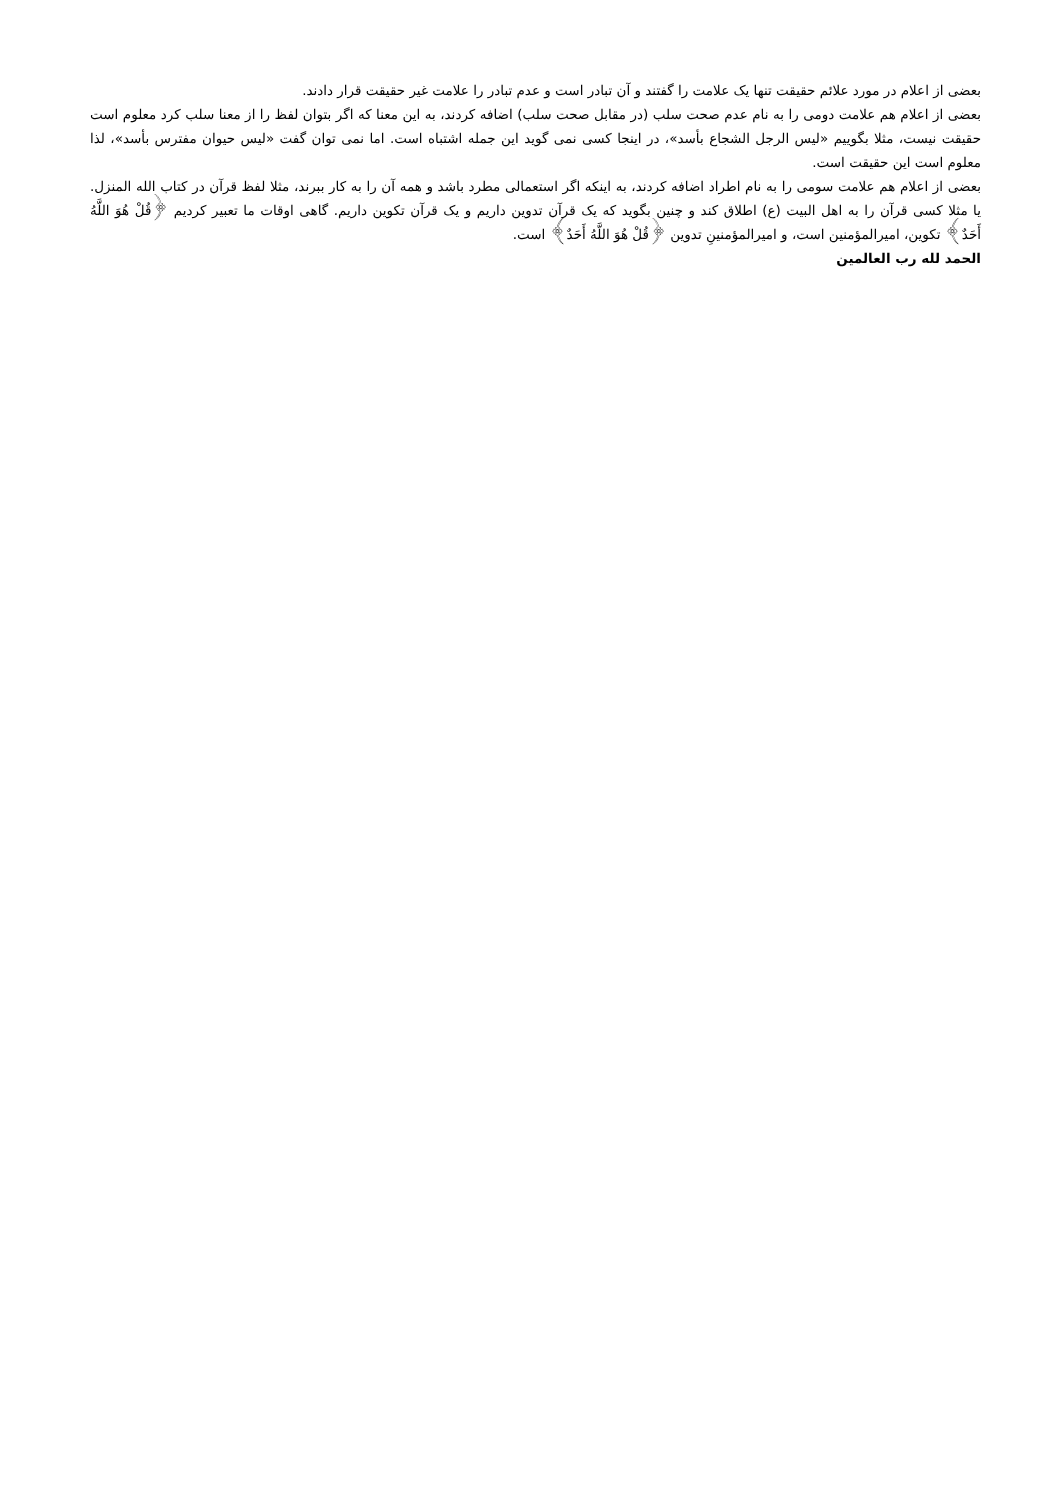بعضی از اعلام در مورد علائم حقیقت تنها یک علامت را گفتند و آن تبادر است و عدم تبادر را علامت غیر حقیقت قرار دادند.
بعضی از اعلام هم علامت دومی را به نام عدم صحت سلب (در مقابل صحت سلب) اضافه کردند، به این معنا که اگر بتوان لفظ را از معنا سلب کرد معلوم است حقیقت نیست، مثلا بگوییم «لیس الرجل الشجاع بأسد»، در اینجا کسی نمی گوید این جمله اشتباه است. اما نمی توان گفت «لیس حیوان مفترس بأسد»، لذا معلوم است این حقیقت است.
بعضی از اعلام هم علامت سومی را به نام اطراد اضافه کردند، به اینکه اگر استعمالی مطرد باشد و همه آن را به کار ببرند، مثلا لفظ قرآن در کتاب الله المنزل. یا مثلا کسی قرآن را به اهل البیت (ع) اطلاق کند و چنین بگوید که یک قرآن تدوین داریم و یک قرآن تکوین داریم. گاهی اوقات ما تعبیر کردیم ﴿قُلْ هُوَ اللَّهُ أَحَدٌ﴾ تکوین، امیرالمؤمنین است، و امیرالمؤمنینِ تدوین ﴿قُلْ هُوَ اللَّهُ أَحَدٌ﴾ است.
الحمد لله رب العالمین